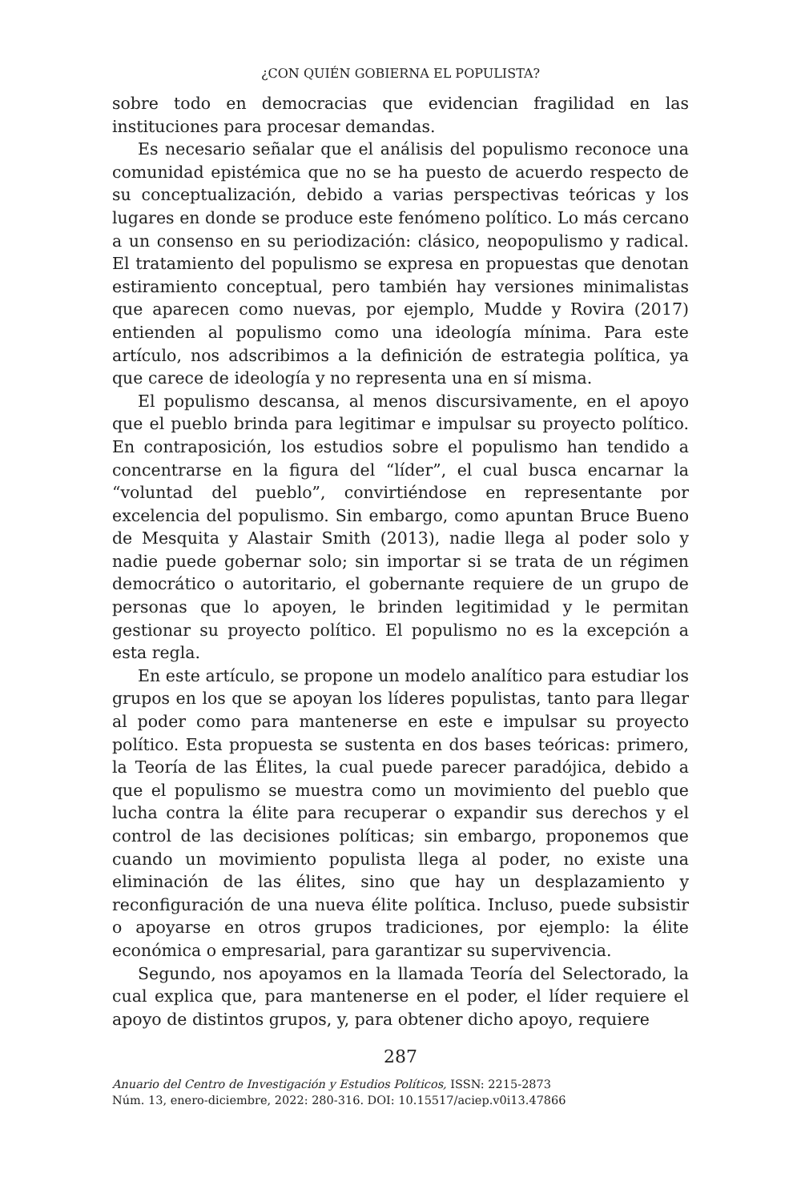¿CON QUIÉN GOBIERNA EL POPULISTA?
sobre todo en democracias que evidencian fragilidad en las instituciones para procesar demandas.
Es necesario señalar que el análisis del populismo reconoce una comunidad epistémica que no se ha puesto de acuerdo respecto de su conceptualización, debido a varias perspectivas teóricas y los lugares en donde se produce este fenómeno político. Lo más cercano a un consenso en su periodización: clásico, neopopulismo y radical. El tratamiento del populismo se expresa en propuestas que denotan estiramiento conceptual, pero también hay versiones minimalistas que aparecen como nuevas, por ejemplo, Mudde y Rovira (2017) entienden al populismo como una ideología mínima. Para este artículo, nos adscribimos a la definición de estrategia política, ya que carece de ideología y no representa una en sí misma.
El populismo descansa, al menos discursivamente, en el apoyo que el pueblo brinda para legitimar e impulsar su proyecto político. En contraposición, los estudios sobre el populismo han tendido a concentrarse en la figura del “líder”, el cual busca encarnar la “voluntad del pueblo”, convirtiéndose en representante por excelencia del populismo. Sin embargo, como apuntan Bruce Bueno de Mesquita y Alastair Smith (2013), nadie llega al poder solo y nadie puede gobernar solo; sin importar si se trata de un régimen democrático o autoritario, el gobernante requiere de un grupo de personas que lo apoyen, le brinden legitimidad y le permitan gestionar su proyecto político. El populismo no es la excepción a esta regla.
En este artículo, se propone un modelo analítico para estudiar los grupos en los que se apoyan los líderes populistas, tanto para llegar al poder como para mantenerse en este e impulsar su proyecto político. Esta propuesta se sustenta en dos bases teóricas: primero, la Teoría de las Élites, la cual puede parecer paradójica, debido a que el populismo se muestra como un movimiento del pueblo que lucha contra la élite para recuperar o expandir sus derechos y el control de las decisiones políticas; sin embargo, proponemos que cuando un movimiento populista llega al poder, no existe una eliminación de las élites, sino que hay un desplazamiento y reconfiguración de una nueva élite política. Incluso, puede subsistir o apoyarse en otros grupos tradiciones, por ejemplo: la élite económica o empresarial, para garantizar su supervivencia.
Segundo, nos apoyamos en la llamada Teoría del Selectorado, la cual explica que, para mantenerse en el poder, el líder requiere el apoyo de distintos grupos, y, para obtener dicho apoyo, requiere
287
Anuario del Centro de Investigación y Estudios Políticos, ISSN: 2215-2873
Núm. 13, enero-diciembre, 2022: 280-316. DOI: 10.15517/aciep.v0i13.47866